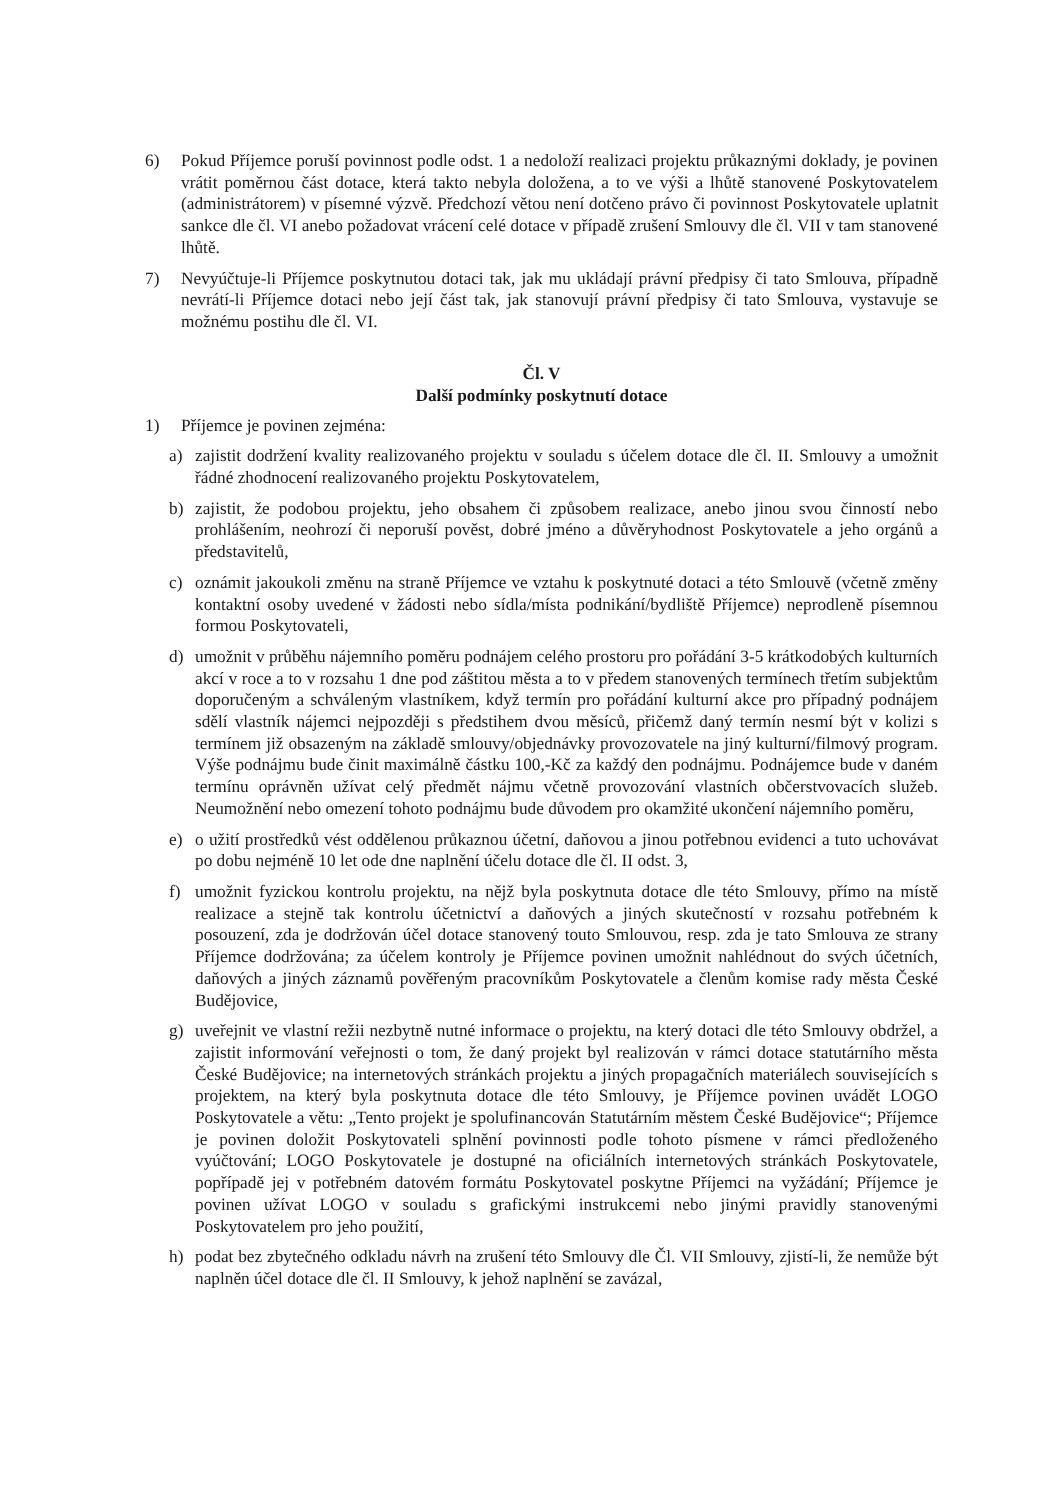6) Pokud Příjemce poruší povinnost podle odst. 1 a nedoloží realizaci projektu průkaznými doklady, je povinen vrátit poměrnou část dotace, která takto nebyla doložena, a to ve výši a lhůtě stanovené Poskytovatelem (administrátorem) v písemné výzvě. Předchozí větou není dotčeno právo či povinnost Poskytovatele uplatnit sankce dle čl. VI anebo požadovat vrácení celé dotace v případě zrušení Smlouvy dle čl. VII v tam stanovené lhůtě.
7) Nevyúčtuje-li Příjemce poskytnutou dotaci tak, jak mu ukládají právní předpisy či tato Smlouva, případně nevrátí-li Příjemce dotaci nebo její část tak, jak stanovují právní předpisy či tato Smlouva, vystavuje se možnému postihu dle čl. VI.
Čl. V
Další podmínky poskytnutí dotace
1) Příjemce je povinen zejména:
a) zajistit dodržení kvality realizovaného projektu v souladu s účelem dotace dle čl. II. Smlouvy a umožnit řádné zhodnocení realizovaného projektu Poskytovatelem,
b) zajistit, že podobou projektu, jeho obsahem či způsobem realizace, anebo jinou svou činností nebo prohlášením, neohrozí či neporuší pověst, dobré jméno a důvěryhodnost Poskytovatele a jeho orgánů a představitelů,
c) oznámit jakoukoli změnu na straně Příjemce ve vztahu k poskytnuté dotaci a této Smlouvě (včetně změny kontaktní osoby uvedené v žádosti nebo sídla/místa podnikání/bydliště Příjemce) neprodleně písemnou formou Poskytovateli,
d) umožnit v průběhu nájemního poměru podnájem celého prostoru pro pořádání 3-5 krátkodobých kulturních akcí v roce a to v rozsahu 1 dne pod záštitou města a to v předem stanovených termínech třetím subjektům doporučeným a schváleným vlastníkem, když termín pro pořádání kulturní akce pro případný podnájem sdělí vlastník nájemci nejpozději s předstihem dvou měsíců, přičemž daný termín nesmí být v kolizi s termínem již obsazeným na základě smlouvy/objednávky provozovatele na jiný kulturní/filmový program. Výše podnájmu bude činit maximálně částku 100,-Kč za každý den podnájmu. Podnájemce bude v daném termínu oprávněn užívat celý předmět nájmu včetně provozování vlastních občerstvovacích služeb. Neumožnění nebo omezení tohoto podnájmu bude důvodem pro okamžité ukončení nájemního poměru,
e) o užití prostředků vést oddělenou průkaznou účetní, daňovou a jinou potřebnou evidenci a tuto uchovávat po dobu nejméně 10 let ode dne naplnění účelu dotace dle čl. II odst. 3,
f) umožnit fyzickou kontrolu projektu, na nějž byla poskytnuta dotace dle této Smlouvy, přímo na místě realizace a stejně tak kontrolu účetnictví a daňových a jiných skutečností v rozsahu potřebném k posouzení, zda je dodržován účel dotace stanovený touto Smlouvou, resp. zda je tato Smlouva ze strany Příjemce dodržována; za účelem kontroly je Příjemce povinen umožnit nahlédnout do svých účetních, daňových a jiných záznamů pověřeným pracovníkům Poskytovatele a členům komise rady města České Budějovice,
g) uveřejnit ve vlastní režii nezbytně nutné informace o projektu, na který dotaci dle této Smlouvy obdržel, a zajistit informování veřejnosti o tom, že daný projekt byl realizován v rámci dotace statutárního města České Budějovice; na internetových stránkách projektu a jiných propagačních materiálech souvisejících s projektem, na který byla poskytnuta dotace dle této Smlouvy, je Příjemce povinen uvádět LOGO Poskytovatele a větu: „Tento projekt je spolufinancován Statutárním městem České Budějovice“; Příjemce je povinen doložit Poskytovateli splnění povinnosti podle tohoto písmene v rámci předloženého vyúčtování; LOGO Poskytovatele je dostupné na oficiálních internetových stránkách Poskytovatele, popřípadě jej v potřebném datovém formátu Poskytovatel poskytne Příjemci na vyžádání; Příjemce je povinen užívat LOGO v souladu s grafickými instrukcemi nebo jinými pravidly stanovenými Poskytovatelem pro jeho použití,
h) podat bez zbytečného odkladu návrh na zrušení této Smlouvy dle Čl. VII Smlouvy, zjistí-li, že nemůže být naplněn účel dotace dle čl. II Smlouvy, k jehož naplnění se zavázal,